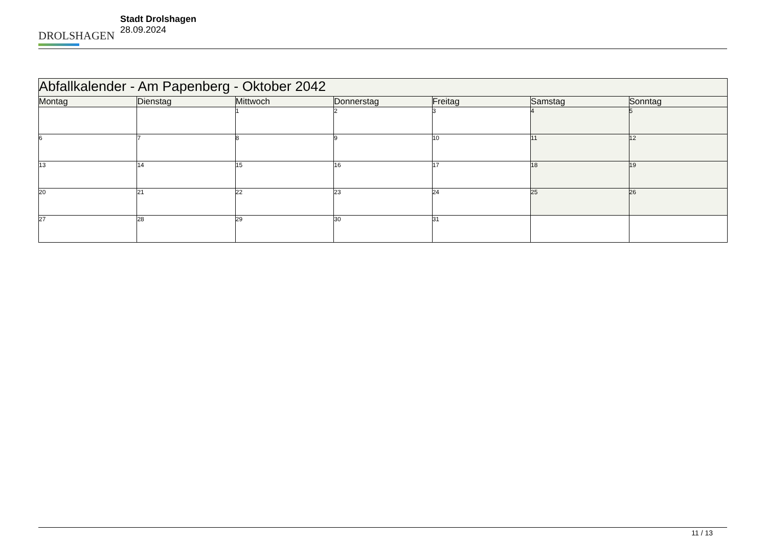DROLSHAGEN
Stadt Drolshagen
28.09.2024
| Abfallkalender - Am Papenberg - Oktober 2042 | | | | | | |
| --- | --- | --- | --- | --- | --- | --- |
| Montag | Dienstag | Mittwoch | Donnerstag | Freitag | Samstag | Sonntag |
| | | 1 | 2 | 3 | 4 | 5 |
| 6 | 7 | 8 | 9 | 10 | 11 | 12 |
| 13 | 14 | 15 | 16 | 17 | 18 | 19 |
| 20 | 21 | 22 | 23 | 24 | 25 | 26 |
| 27 | 28 | 29 | 30 | 31 | | |
11 / 13